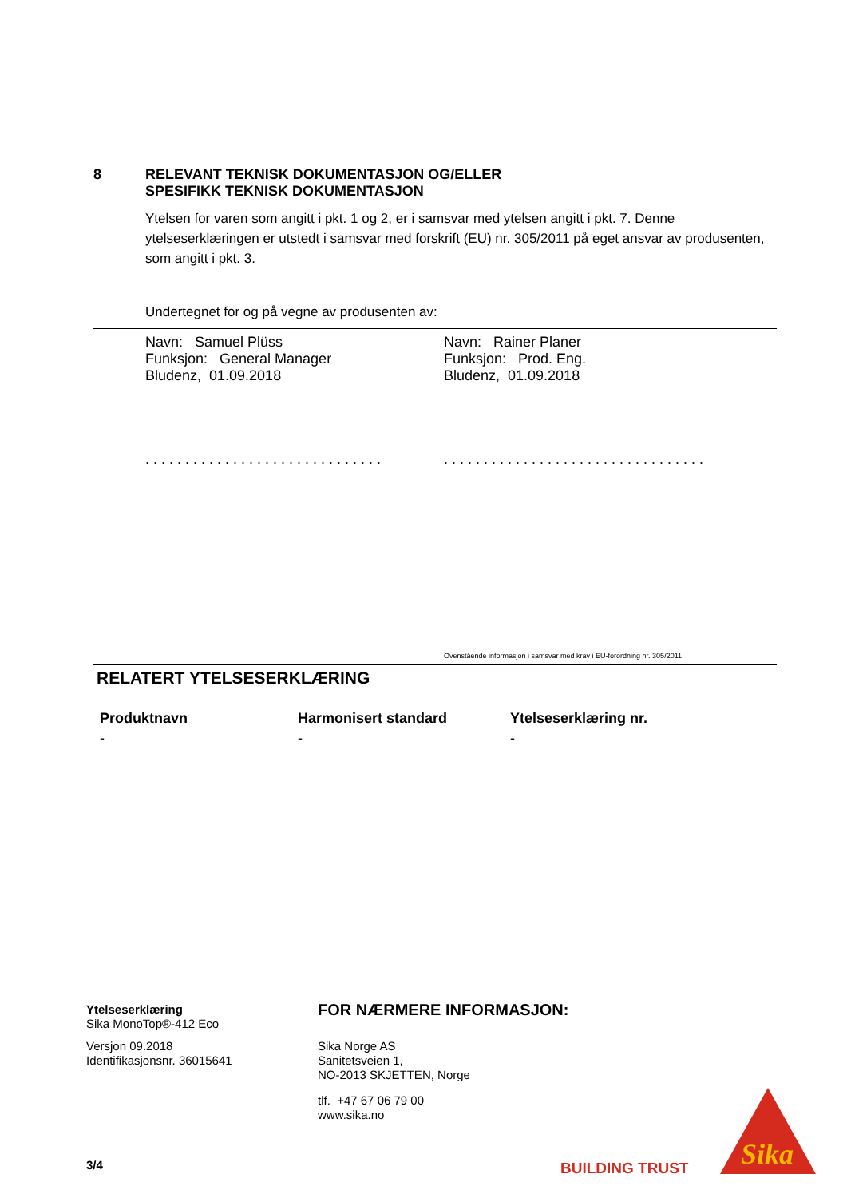8 RELEVANT TEKNISK DOKUMENTASJON OG/ELLER
SPESIFIKK TEKNISK DOKUMENTASJON
Ytelsen for varen som angitt i pkt. 1 og 2, er i samsvar med ytelsen angitt i pkt. 7. Denne ytelseserklæringen er utstedt i samsvar med forskrift (EU) nr. 305/2011 på eget ansvar av produsenten, som angitt i pkt. 3.
Undertegnet for og på vegne av produsenten av:
Navn: Samuel Plüss
Funksjon: General Manager
Bludenz, 01.09.2018
. . . . . . . . . . . . . . . . . . . . . . . . . . . . . .
Navn: Rainer Planer
Funksjon: Prod. Eng.
Bludenz, 01.09.2018
. . . . . . . . . . . . . . . . . . . . . . . . . . . . . . . . .
Ovenstående informasjon i samsvar med krav i EU-forordning nr. 305/2011
RELATERT YTELSESERKLÆRING
| Produktnavn | Harmonisert standard | Ytelseserklæring nr. |
| --- | --- | --- |
| - | - | - |
Ytelseserklæring
Sika MonoTop®-412 Eco
Versjon 09.2018
Identifikasjonsnr. 36015641
FOR NÆRMERE INFORMASJON:
Sika Norge AS
Sanitetsveien 1,
NO-2013 SKJETTEN, Norge
tlf. +47 67 06 79 00
www.sika.no
3/4 BUILDING TRUST
Sika